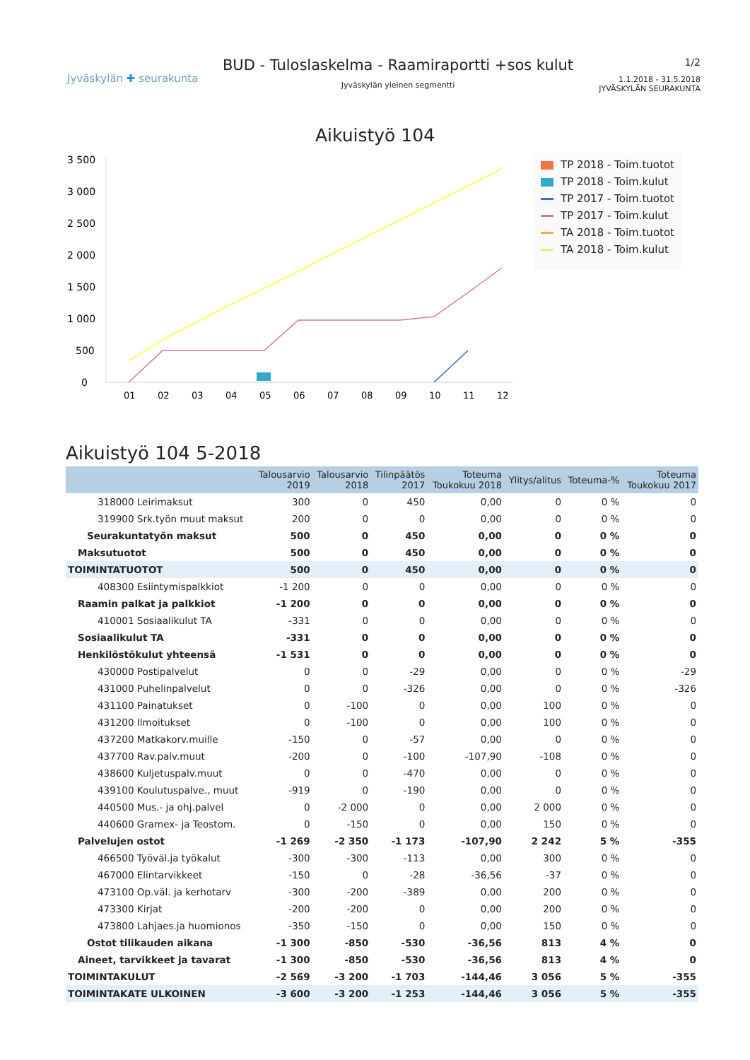Jyväskylän ✚ seurakunta
BUD - Tuloslaskelma - Raamiraportti +sos kulut
Jyväskylän yleinen segmentti
1/2
1.1.2018 - 31.5.2018
JYVÄSKYLÄN SEURAKUNTA
Aikuistyö 104
3 500
3 000
2 500
2 000
1 500
1 000
500
0
01
02
03
04
05
06
07
08
09
10
11
12
TP 2018 - Toim.tuotot
TP 2018 - Toim.kulut
TP 2017 - Toim.tuotot
TP 2017 - Toim.kulut
TA 2018 - Toim.tuotot
TA 2018 - Toim.kulut
Aikuistyö 104 5-2018
| | Talousarvio 2019 | Talousarvio 2018 | Tilinpäätös 2017 | Toteuma Toukokuu 2018 | Ylitys/alitus | Toteuma-% | Toteuma Toukokuu 2017 |
| --- | --- | --- | --- | --- | --- | --- | --- |
| 318000 Leirimaksut | 300 | 0 | 450 | 0,00 | 0 | 0 % | 0 |
| 319900 Srk.työn muut maksut | 200 | 0 | 0 | 0,00 | 0 | 0 % | 0 |
| Seurakuntatyön maksut | 500 | 0 | 450 | 0,00 | 0 | 0 % | 0 |
| Maksutuotot | 500 | 0 | 450 | 0,00 | 0 | 0 % | 0 |
| TOIMINTATUOTOT | 500 | 0 | 450 | 0,00 | 0 | 0 % | 0 |
| 408300 Esiintymispalkkiot | -1 200 | 0 | 0 | 0,00 | 0 | 0 % | 0 |
| Raamin palkat ja palkkiot | -1 200 | 0 | 0 | 0,00 | 0 | 0 % | 0 |
| 410001 Sosiaalikulut TA | -331 | 0 | 0 | 0,00 | 0 | 0 % | 0 |
| Sosiaalikulut TA | -331 | 0 | 0 | 0,00 | 0 | 0 % | 0 |
| Henkilöstökulut yhteensä | -1 531 | 0 | 0 | 0,00 | 0 | 0 % | 0 |
| 430000 Postipalvelut | 0 | 0 | -29 | 0,00 | 0 | 0 % | -29 |
| 431000 Puhelinpalvelut | 0 | 0 | -326 | 0,00 | 0 | 0 % | -326 |
| 431100 Painatukset | 0 | -100 | 0 | 0,00 | 100 | 0 % | 0 |
| 431200 Ilmoitukset | 0 | -100 | 0 | 0,00 | 100 | 0 % | 0 |
| 437200 Matkakorv.muille | -150 | 0 | -57 | 0,00 | 0 | 0 % | 0 |
| 437700 Rav.palv.muut | -200 | 0 | -100 | -107,90 | -108 | 0 % | 0 |
| 438600 Kuljetuspalv.muut | 0 | 0 | -470 | 0,00 | 0 | 0 % | 0 |
| 439100 Koulutuspalve., muut | -919 | 0 | -190 | 0,00 | 0 | 0 % | 0 |
| 440500 Mus.- ja ohj.palvel | 0 | -2 000 | 0 | 0,00 | 2 000 | 0 % | 0 |
| 440600 Gramex- ja Teostom. | 0 | -150 | 0 | 0,00 | 150 | 0 % | 0 |
| Palvelujen ostot | -1 269 | -2 350 | -1 173 | -107,90 | 2 242 | 5 % | -355 |
| 466500 Työväl.ja työkalut | -300 | -300 | -113 | 0,00 | 300 | 0 % | 0 |
| 467000 Elintarvikkeet | -150 | 0 | -28 | -36,56 | -37 | 0 % | 0 |
| 473100 Op.väl. ja kerhotarv | -300 | -200 | -389 | 0,00 | 200 | 0 % | 0 |
| 473300 Kirjat | -200 | -200 | 0 | 0,00 | 200 | 0 % | 0 |
| 473800 Lahjaes.ja huomionos | -350 | -150 | 0 | 0,00 | 150 | 0 % | 0 |
| Ostot tilikauden aikana | -1 300 | -850 | -530 | -36,56 | 813 | 4 % | 0 |
| Aineet, tarvikkeet ja tavarat | -1 300 | -850 | -530 | -36,56 | 813 | 4 % | 0 |
| TOIMINTAKULUT | -2 569 | -3 200 | -1 703 | -144,46 | 3 056 | 5 % | -355 |
| TOIMINTAKATE ULKOINEN | -3 600 | -3 200 | -1 253 | -144,46 | 3 056 | 5 % | -355 |